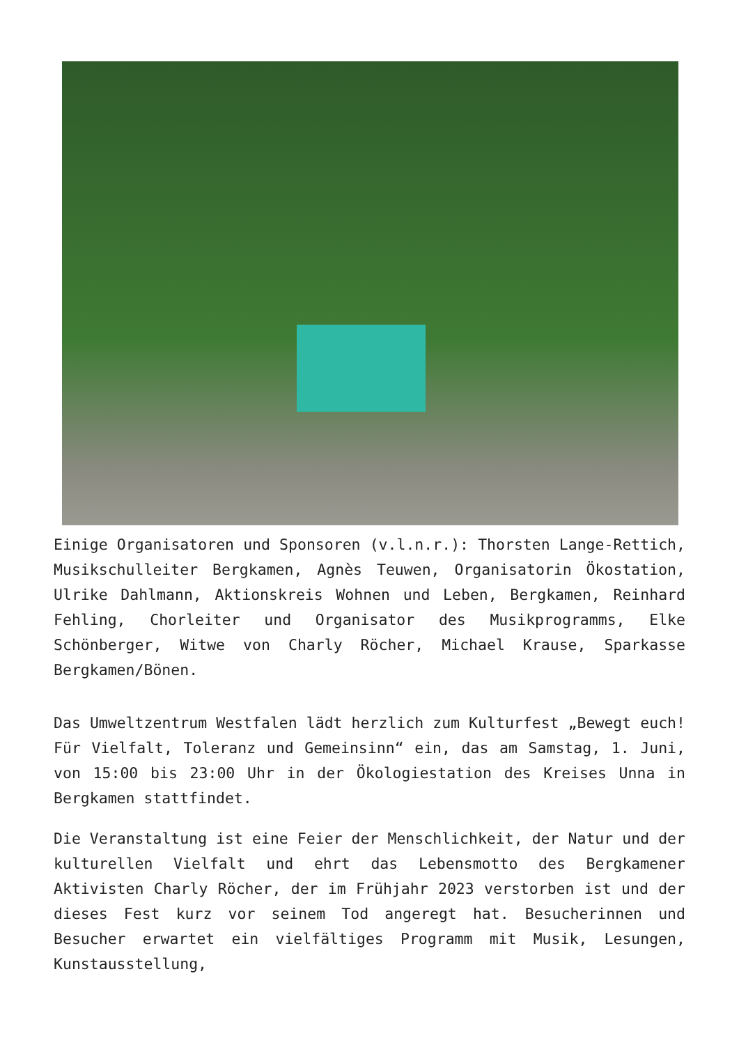Einige Organisatoren und Sponsoren (v.l.n.r.): Thorsten Lange-Rettich, Musikschulleiter Bergkamen, Agnès Teuwen, Organisatorin Ökostation, Ulrike Dahlmann, Aktionskreis Wohnen und Leben, Bergkamen, Reinhard Fehling, Chorleiter und Organisator des Musikprogramms, Elke Schönberger, Witwe von Charly Röcher, Michael Krause, Sparkasse Bergkamen/Bönen.
Das Umweltzentrum Westfalen lädt herzlich zum Kulturfest „Bewegt euch! Für Vielfalt, Toleranz und Gemeinsinn“ ein, das am Samstag, 1. Juni, von 15:00 bis 23:00 Uhr in der Ökologiestation des Kreises Unna in Bergkamen stattfindet.
Die Veranstaltung ist eine Feier der Menschlichkeit, der Natur und der kulturellen Vielfalt und ehrt das Lebensmotto des Bergkamener Aktivisten Charly Röcher, der im Frühjahr 2023 verstorben ist und der dieses Fest kurz vor seinem Tod angeregt hat. Besucherinnen und Besucher erwartet ein vielfältiges Programm mit Musik, Lesungen, Kunstausstellung,